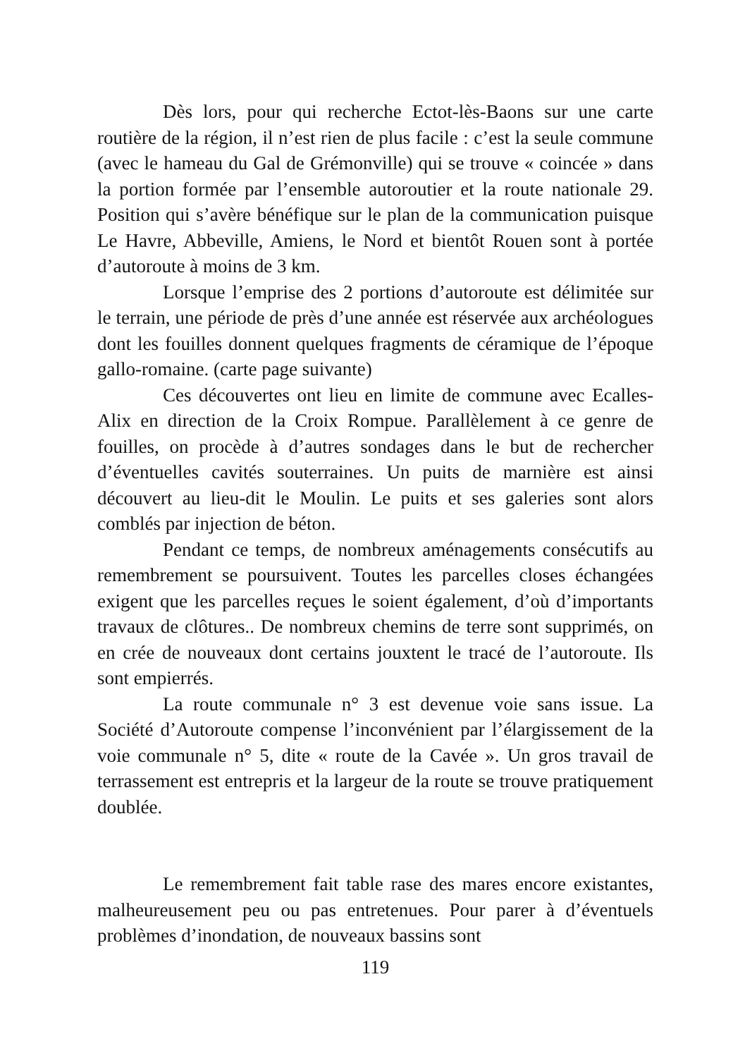Dès lors, pour qui recherche Ectot-lès-Baons sur une carte routière de la région, il n’est rien de plus facile : c’est la seule commune (avec le hameau du Gal de Grémonville) qui se trouve « coincée » dans la portion formée par l’ensemble autoroutier et la route nationale 29. Position qui s’avère bénéfique sur le plan de la communication puisque Le Havre, Abbeville, Amiens, le Nord et bientôt Rouen sont à portée d’autoroute à moins de 3 km.
Lorsque l’emprise des 2 portions d’autoroute est délimitée sur le terrain, une période de près d’une année est réservée aux archéologues dont les fouilles donnent quelques fragments de céramique de l’époque gallo-romaine. (carte page suivante)
Ces découvertes ont lieu en limite de commune avec Ecalles-Alix en direction de la Croix Rompue. Parallèlement à ce genre de fouilles, on procède à d’autres sondages dans le but de rechercher d’éventuelles cavités souterraines. Un puits de marnière est ainsi découvert au lieu-dit le Moulin. Le puits et ses galeries sont alors comblés par injection de béton.
Pendant ce temps, de nombreux aménagements consécutifs au remembrement se poursuivent. Toutes les parcelles closes échangées exigent que les parcelles reçues le soient également, d’où d’importants travaux de clôtures.. De nombreux chemins de terre sont supprimés, on en crée de nouveaux dont certains jouxtent le tracé de l’autoroute. Ils sont empierrés.
La route communale n° 3 est devenue voie sans issue. La Société d’Autoroute compense l’inconvénient par l’élargissement de la voie communale n° 5, dite « route de la Cavée ». Un gros travail de terrassement est entrepris et la largeur de la route se trouve pratiquement doublée.
Le remembrement fait table rase des mares encore existantes, malheureusement peu ou pas entretenues. Pour parer à d’éventuels problèmes d’inondation, de nouveaux bassins sont
119